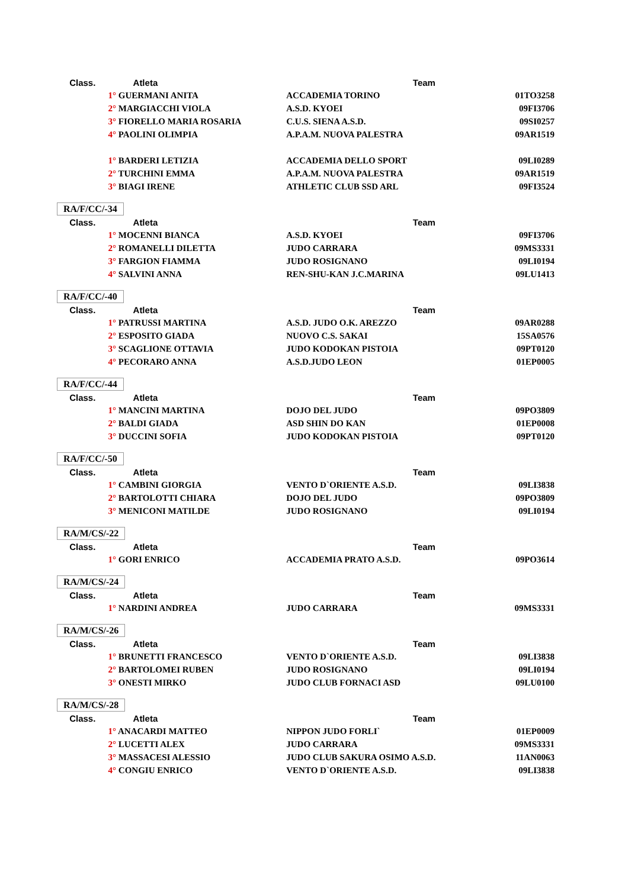| Class. | Atleta | Team | |
| --- | --- | --- | --- |
| | 1° GUERMANI ANITA | ACCADEMIA TORINO | 01TO3258 |
| | 2° MARGIACCHI VIOLA | A.S.D. KYOEI | 09FI3706 |
| | 3° FIORELLO MARIA ROSARIA | C.U.S. SIENA A.S.D. | 09SI0257 |
| | 4° PAOLINI OLIMPIA | A.P.A.M. NUOVA PALESTRA | 09AR1519 |
| | 1° BARDERI LETIZIA | ACCADEMIA DELLO SPORT | 09LI0289 |
| | 2° TURCHINI EMMA | A.P.A.M. NUOVA PALESTRA | 09AR1519 |
| | 3° BIAGI IRENE | ATHLETIC CLUB SSD ARL | 09FI3524 |
| RA/F/CC/-34 | | | |
| Class. | Atleta | Team | |
| | 1° MOCENNI BIANCA | A.S.D. KYOEI | 09FI3706 |
| | 2° ROMANELLI DILETTA | JUDO CARRARA | 09MS3331 |
| | 3° FARGION FIAMMA | JUDO ROSIGNANO | 09LI0194 |
| | 4° SALVINI ANNA | REN-SHU-KAN J.C.MARINA | 09LU1413 |
| RA/F/CC/-40 | | | |
| Class. | Atleta | Team | |
| | 1° PATRUSSI MARTINA | A.S.D. JUDO O.K. AREZZO | 09AR0288 |
| | 2° ESPOSITO GIADA | NUOVO C.S. SAKAI | 15SA0576 |
| | 3° SCAGLIONE OTTAVIA | JUDO KODOKAN PISTOIA | 09PT0120 |
| | 4° PECORARO ANNA | A.S.D.JUDO LEON | 01EP0005 |
| RA/F/CC/-44 | | | |
| Class. | Atleta | Team | |
| | 1° MANCINI MARTINA | DOJO DEL JUDO | 09PO3809 |
| | 2° BALDI GIADA | ASD SHIN DO KAN | 01EP0008 |
| | 3° DUCCINI SOFIA | JUDO KODOKAN PISTOIA | 09PT0120 |
| RA/F/CC/-50 | | | |
| Class. | Atleta | Team | |
| | 1° CAMBINI GIORGIA | VENTO D`ORIENTE A.S.D. | 09LI3838 |
| | 2° BARTOLOTTI CHIARA | DOJO DEL JUDO | 09PO3809 |
| | 3° MENICONI MATILDE | JUDO ROSIGNANO | 09LI0194 |
| RA/M/CS/-22 | | | |
| Class. | Atleta | Team | |
| | 1° GORI ENRICO | ACCADEMIA PRATO A.S.D. | 09PO3614 |
| RA/M/CS/-24 | | | |
| Class. | Atleta | Team | |
| | 1° NARDINI ANDREA | JUDO CARRARA | 09MS3331 |
| RA/M/CS/-26 | | | |
| Class. | Atleta | Team | |
| | 1° BRUNETTI FRANCESCO | VENTO D`ORIENTE A.S.D. | 09LI3838 |
| | 2° BARTOLOMEI RUBEN | JUDO ROSIGNANO | 09LI0194 |
| | 3° ONESTI MIRKO | JUDO CLUB FORNACI ASD | 09LU0100 |
| RA/M/CS/-28 | | | |
| Class. | Atleta | Team | |
| | 1° ANACARDI MATTEO | NIPPON JUDO FORLI` | 01EP0009 |
| | 2° LUCETTI ALEX | JUDO CARRARA | 09MS3331 |
| | 3° MASSACESI ALESSIO | JUDO CLUB SAKURA OSIMO A.S.D. | 11AN0063 |
| | 4° CONGIU ENRICO | VENTO D`ORIENTE A.S.D. | 09LI3838 |